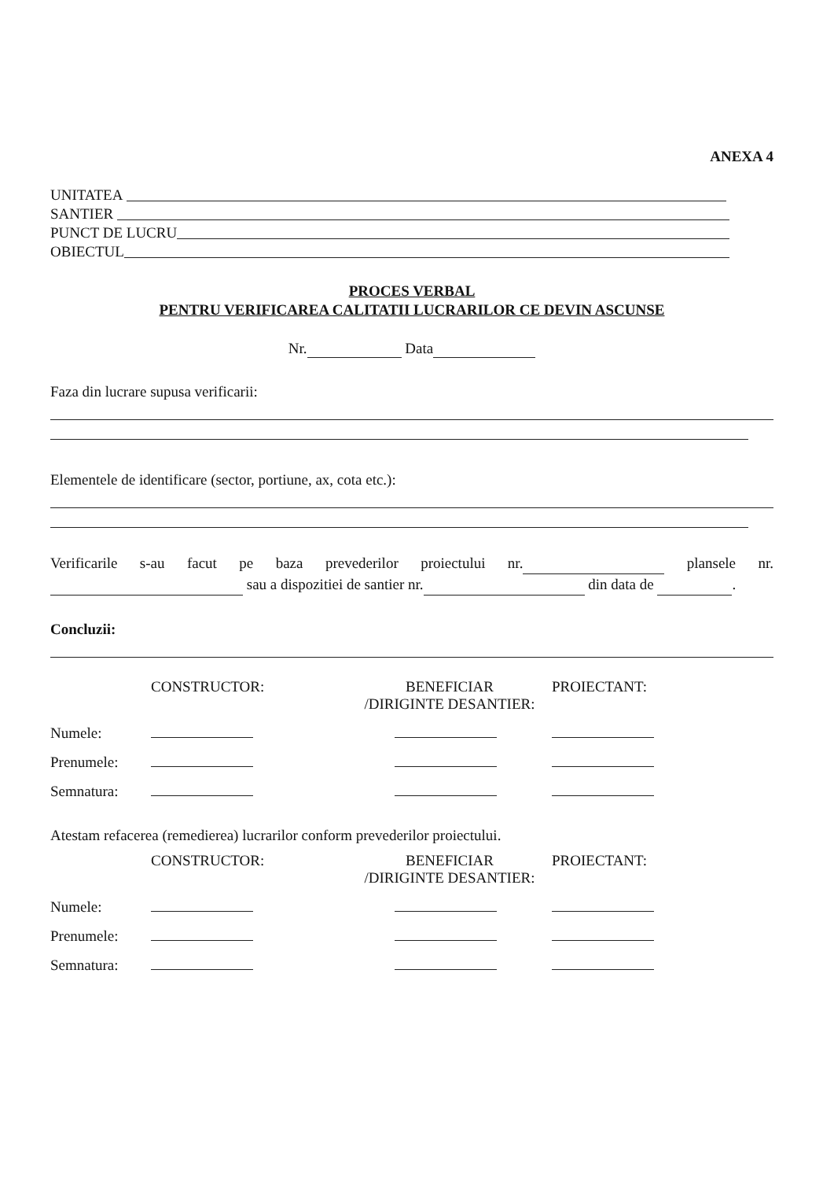ANEXA 4
UNITATEA
SANTIER
PUNCT DE LUCRU
OBIECTUL
PROCES VERBAL
PENTRU VERIFICAREA CALITATII LUCRARILOR CE DEVIN ASCUNSE
Nr. Data
Faza din lucrare supusa verificarii:
Elementele de identificare (sector, portiune, ax, cota etc.):
Verificarile s-au facut pe baza prevederilor proiectului nr. plansele nr. sau a dispozitiei de santier nr. din data de .
Concluzii:
| | CONSTRUCTOR: | BENEFICIAR /DIRIGINTE DESANTIER: | PROIECTANT: |
| Numele: | | | |
| Prenumele: | | | |
| Semnatura: | | | |
Atestam refacerea (remedierea) lucrarilor conform prevederilor proiectului.
| | CONSTRUCTOR: | BENEFICIAR /DIRIGINTE DESANTIER: | PROIECTANT: |
| Numele: | | | |
| Prenumele: | | | |
| Semnatura: | | | |